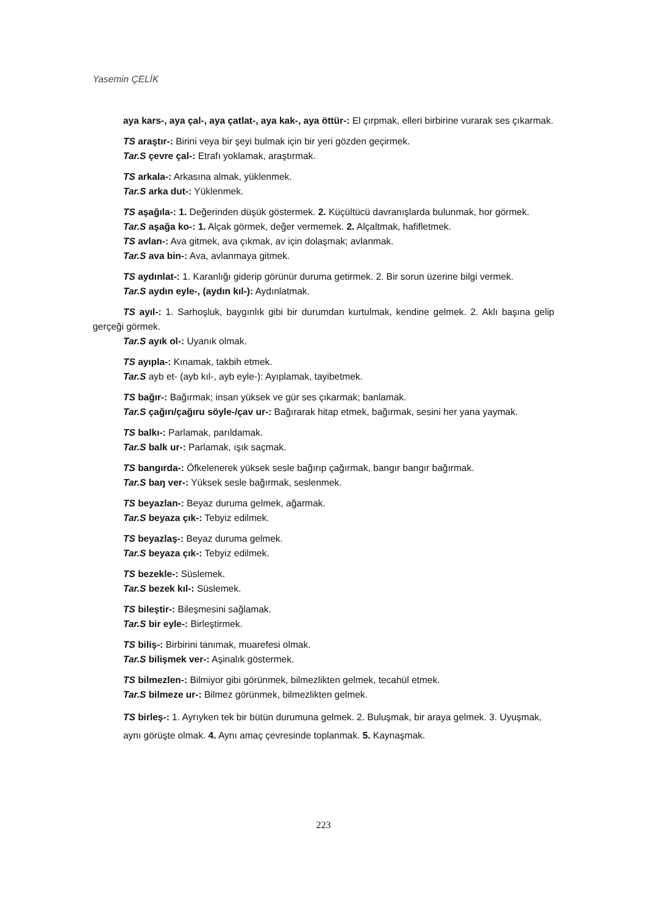Yasemin ÇELİK
aya kars-, aya çal-, aya çatlat-, aya kak-, aya öttür-: El çırpmak, elleri birbirine vurarak ses çıkarmak.
TS araştır-: Birini veya bir şeyi bulmak için bir yeri gözden geçirmek.
Tar.S çevre çal-: Etrafı yoklamak, araştırmak.
TS arkala-: Arkasına almak, yüklenmek.
Tar.S arka dut-: Yüklenmek.
TS aşağıla-: 1. Değerinden düşük göstermek. 2. Küçültücü davranışlarda bulunmak, hor görmek.
Tar.S aşağa ko-: 1. Alçak görmek, değer vermemek. 2. Alçaltmak, hafifletmek.
TS avlan-: Ava gitmek, ava çıkmak, av için dolaşmak; avlanmak.
Tar.S ava bin-: Ava, avlanmaya gitmek.
TS aydınlat-: 1. Karanlığı giderip görünür duruma getirmek. 2. Bir sorun üzerine bilgi vermek.
Tar.S aydın eyle-, (aydın kıl-): Aydınlatmak.
TS ayıl-: 1. Sarhoşluk, baygınlık gibi bir durumdan kurtulmak, kendine gelmek. 2. Aklı başına gelip gerçeği görmek.
Tar.S ayık ol-: Uyanık olmak.
TS ayıpla-: Kınamak, takbih etmek.
Tar.S ayb et- (ayb kıl-, ayb eyle-): Ayıplamak, tayibetmek.
TS bağır-: Bağırmak; insan yüksek ve gür ses çıkarmak; banlamak.
Tar.S çağırı/çağıru söyle-/çav ur-: Bağırarak hitap etmek, bağırmak, sesini her yana yaymak.
TS balkı-: Parlamak, parıldamak.
Tar.S balk ur-: Parlamak, ışık saçmak.
TS bangırda-: Öfkelenerek yüksek sesle bağırıp çağırmak, bangır bangır bağırmak.
Tar.S baŋ ver-: Yüksek sesle bağırmak, seslenmek.
TS beyazlan-: Beyaz duruma gelmek, ağarmak.
Tar.S beyaza çık-: Tebyiz edilmek.
TS beyazlaş-: Beyaz duruma gelmek.
Tar.S beyaza çık-: Tebyiz edilmek.
TS bezekle-: Süslemek.
Tar.S bezek kıl-: Süslemek.
TS bileştir-: Bileşmesini sağlamak.
Tar.S bir eyle-: Birleştirmek.
TS biliş-: Birbirini tanımak, muarefesi olmak.
Tar.S bilişmek ver-: Aşinalık göstermek.
TS bilmezlen-: Bilmiyor gibi görünmek, bilmezlikten gelmek, tecahül etmek.
Tar.S bilmeze ur-: Bilmez görünmek, bilmezlikten gelmek.
TS birleş-: 1. Ayrıyken tek bir bütün durumuna gelmek. 2. Buluşmak, bir araya gelmek. 3. Uyuşmak, aynı görüşte olmak. 4. Aynı amaç çevresinde toplanmak. 5. Kaynaşmak.
223